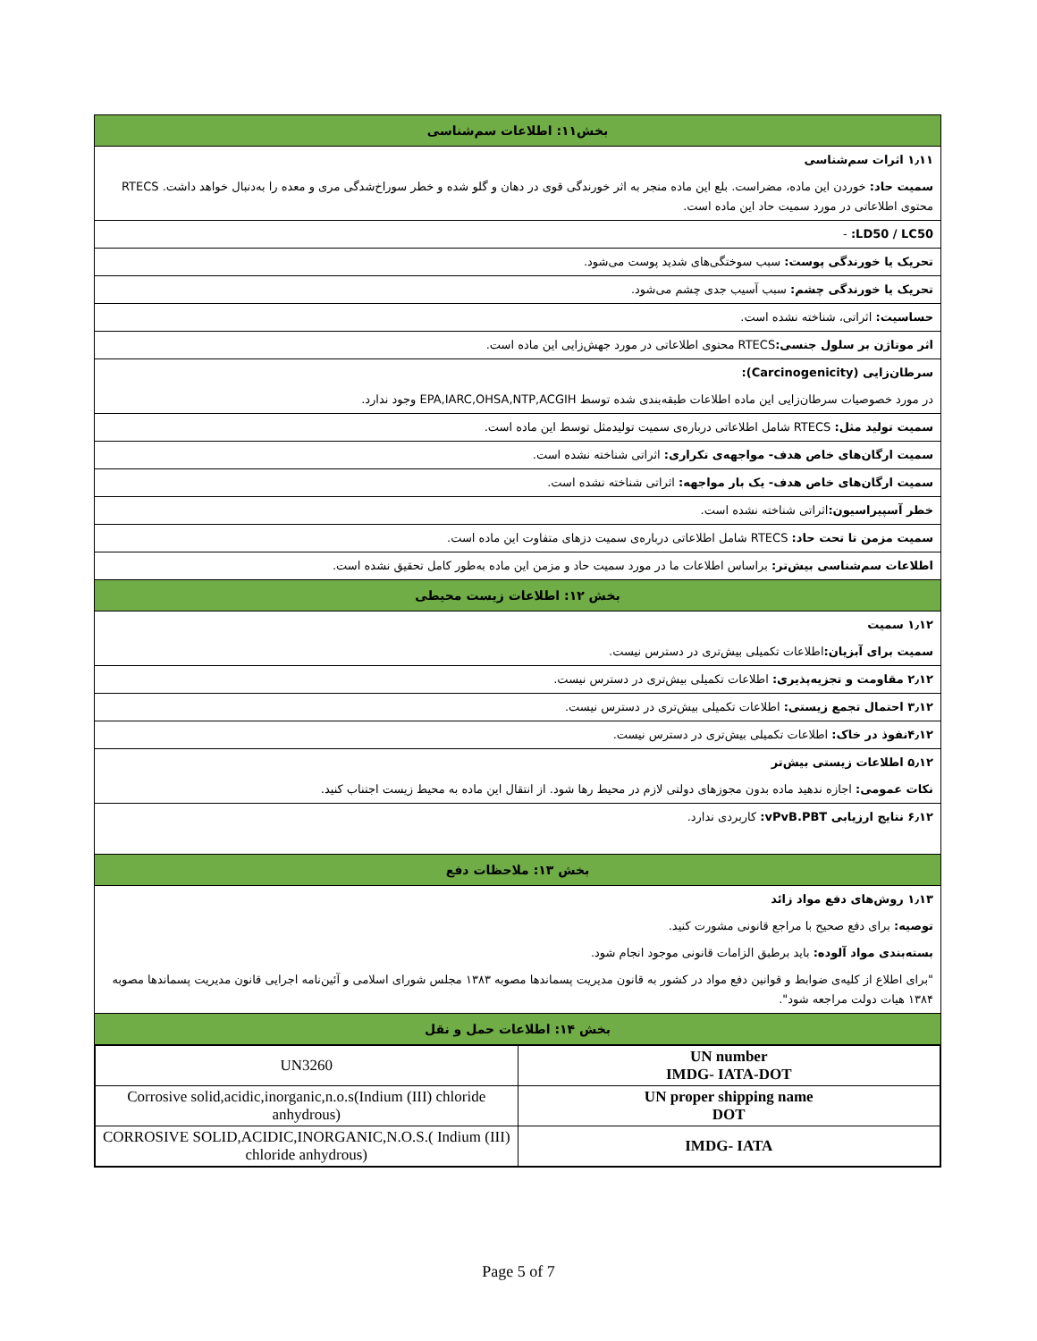بخش۱۱: اطلاعات سم‌شناسی
۱٫۱۱ اثرات سم‌شناسی
سمیت حاد: خوردن این ماده، مضراست. بلع این ماده منجر به اثر خورندگی قوی در دهان و گلو شده و خطر سوراخ‌شدگی مری و معده را به‌دنبال خواهد داشت. RTECS محتوی اطلاعاتی در مورد سمیت حاد این ماده است.
LD50 / LC50: -
تحریک یا خورندگی پوست: سبب سوختگی‌های شدید پوست می‌شود.
تحریک یا خورندگی چشم: سبب آسیب جدی چشم می‌شود.
حساسیت: اثراتی، شناخته نشده است.
اثر موتاژن بر سلول جنسی: RTECS محتوی اطلاعاتی در مورد جهش‌زایی این ماده است.
سرطان‌زایی (Carcinogenicity):
در مورد خصوصیات سرطان‌زایی این ماده اطلاعات طبقه‌بندی شده توسط EPA,IARC,OHSA,NTP,ACGIH وجود ندارد.
سمیت تولید مثل: RTECS شامل اطلاعاتی درباره‌ی سمیت تولیدمثل توسط این ماده است.
سمیت ارگان‌های خاص هدف- مواجهه‌ی تکراری: اثراتی شناخته نشده است.
سمیت ارگان‌های خاص هدف- یک بار مواجهه: اثراتی شناخته نشده است.
خطر آسپیراسیون: اثراتی شناخته نشده است.
سمیت مزمن تا تحت حاد: RTECS شامل اطلاعاتی درباره‌ی سمیت دزهای متفاوت این ماده است.
اطلاعات سم‌شناسی بیش‌تر: براساس اطلاعات ما در مورد سمیت حاد و مزمن این ماده به‌طور کامل تحقیق نشده است.
بخش ۱۲: اطلاعات زیست محیطی
۱٫۱۲ سمیت
سمیت برای آبزیان: اطلاعات تکمیلی بیش‌تری در دسترس نیست.
۲٫۱۲ مقاومت و تجزیه‌پذیری: اطلاعات تکمیلی بیش‌تری در دسترس نیست.
۳٫۱۲ احتمال تجمع زیستی: اطلاعات تکمیلی بیش‌تری در دسترس نیست.
۴٫۱۲نفوذ در خاک: اطلاعات تکمیلی بیش‌تری در دسترس نیست.
۵٫۱۲ اطلاعات زیستی بیش‌تر
نکات عمومی: اجازه ندهید ماده بدون مجوزهای دولتی لازم در محیط رها شود. از انتقال این ماده به محیط زیست اجتناب کنید.
۶٫۱۲ نتایج ارزیابی vPvB.PBT: کاربردی ندارد.
بخش ۱۳: ملاحظات دفع
۱٫۱۳ روش‌های دفع مواد زائد
توصیه: برای دفع صحیح با مراجع قانونی مشورت کنید.
بسته‌بندی مواد آلوده: باید برطبق الزامات قانونی موجود انجام شود.
"برای اطلاع از کلیه‌ی ضوابط و قوانین دفع مواد در کشور به قانون مدیریت پسماندها مصوبه ۱۳۸۳ مجلس شورای اسلامی و آئین‌نامه اجرایی قانون مدیریت پسماندها مصوبه ۱۳۸۴ هیات دولت مراجعه شود".
بخش ۱۴: اطلاعات حمل و نقل
| UN number IMDG- IATA-DOT | UN3260 |
| UN proper shipping name DOT | Corrosive solid,acidic,inorganic,n.o.s(Indium (III) chloride anhydrous) |
| IMDG- IATA | CORROSIVE SOLID,ACIDIC,INORGANIC,N.O.S.( Indium (III) chloride anhydrous) |
Page 5 of 7